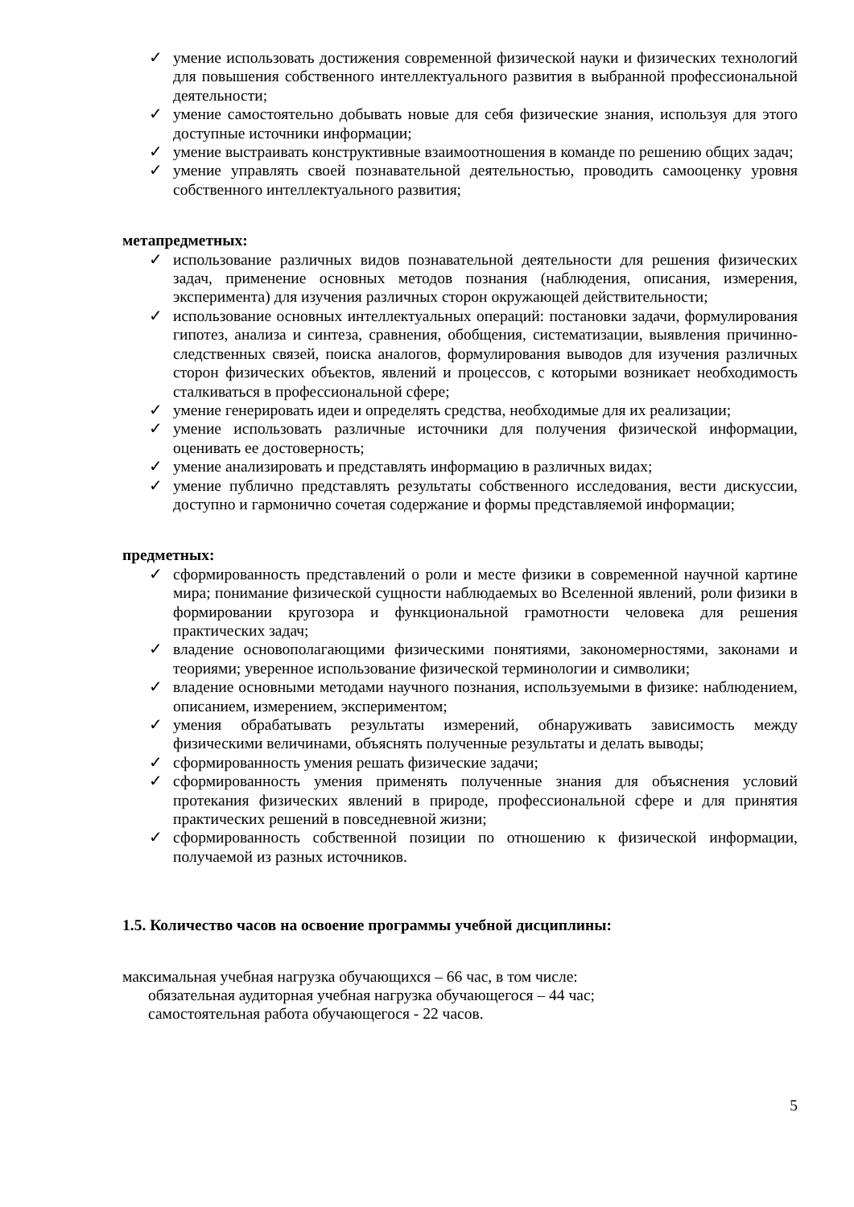✓ умение использовать достижения современной физической науки и физических технологий для повышения собственного интеллектуального развития в выбранной профессиональной деятельности;
✓ умение самостоятельно добывать новые для себя физические знания, используя для этого доступные источники информации;
✓ умение выстраивать конструктивные взаимоотношения в команде по решению общих задач;
✓ умение управлять своей познавательной деятельностью, проводить самооценку уровня собственного интеллектуального развития;
метапредметных:
✓ использование различных видов познавательной деятельности для решения физических задач, применение основных методов познания (наблюдения, описания, измерения, эксперимента) для изучения различных сторон окружающей действительности;
✓ использование основных интеллектуальных операций: постановки задачи, формулирования гипотез, анализа и синтеза, сравнения, обобщения, систематизации, выявления причинно-следственных связей, поиска аналогов, формулирования выводов для изучения различных сторон физических объектов, явлений и процессов, с которыми возникает необходимость сталкиваться в профессиональной сфере;
✓ умение генерировать идеи и определять средства, необходимые для их реализации;
✓ умение использовать различные источники для получения физической информации, оценивать ее достоверность;
✓ умение анализировать и представлять информацию в различных видах;
✓ умение публично представлять результаты собственного исследования, вести дискуссии, доступно и гармонично сочетая содержание и формы представляемой информации;
предметных:
✓ сформированность представлений о роли и месте физики в современной научной картине мира; понимание физической сущности наблюдаемых во Вселенной явлений, роли физики в формировании кругозора и функциональной грамотности человека для решения практических задач;
✓ владение основополагающими физическими понятиями, закономерностями, законами и теориями; уверенное использование физической терминологии и символики;
✓ владение основными методами научного познания, используемыми в физике: наблюдением, описанием, измерением, экспериментом;
✓ умения обрабатывать результаты измерений, обнаруживать зависимость между физическими величинами, объяснять полученные результаты и делать выводы;
✓ сформированность умения решать физические задачи;
✓ сформированность умения применять полученные знания для объяснения условий протекания физических явлений в природе, профессиональной сфере и для принятия практических решений в повседневной жизни;
✓ сформированность собственной позиции по отношению к физической информации, получаемой из разных источников.
1.5. Количество часов на освоение программы учебной дисциплины:
максимальная учебная нагрузка обучающихся – 66 час, в том числе:
обязательная аудиторная учебная нагрузка обучающегося – 44 час;
самостоятельная работа обучающегося - 22 часов.
5